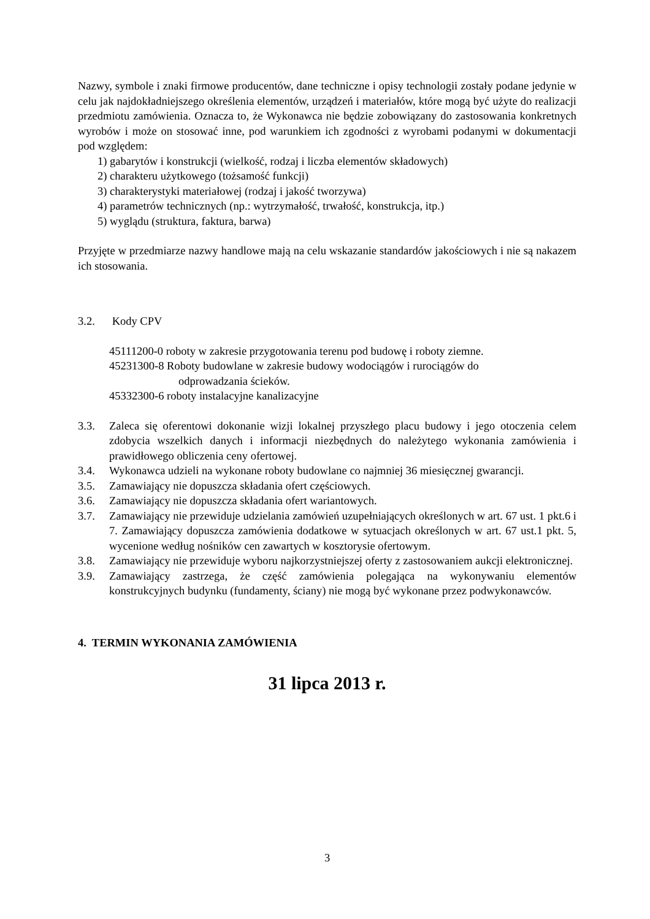Nazwy, symbole i znaki firmowe producentów, dane techniczne i opisy technologii zostały podane jedynie w celu jak najdokładniejszego określenia elementów, urządzeń i materiałów, które mogą być użyte do realizacji przedmiotu zamówienia. Oznacza to, że Wykonawca nie będzie zobowiązany do zastosowania konkretnych wyrobów i może on stosować inne, pod warunkiem ich zgodności z wyrobami podanymi w dokumentacji pod względem:
1) gabarytów i konstrukcji (wielkość, rodzaj i liczba elementów składowych)
2) charakteru użytkowego (tożsamość funkcji)
3) charakterystyki materiałowej (rodzaj i jakość tworzywa)
4) parametrów technicznych (np.: wytrzymałość, trwałość, konstrukcja, itp.)
5) wyglądu (struktura, faktura, barwa)
Przyjęte w przedmiarze nazwy handlowe mają na celu wskazanie standardów jakościowych i nie są nakazem ich stosowania.
3.2. Kody CPV
45111200-0 roboty w zakresie przygotowania terenu pod budowę i roboty ziemne.
45231300-8 Roboty budowlane w zakresie budowy wodociągów i rurociągów do
odprowadzania ścieków.
45332300-6 roboty instalacyjne kanalizacyjne
3.3. Zaleca się oferentowi dokonanie wizji lokalnej przyszłego placu budowy i jego otoczenia celem zdobycia wszelkich danych i informacji niezbędnych do należytego wykonania zamówienia i prawidłowego obliczenia ceny ofertowej.
3.4. Wykonawca udzieli na wykonane roboty budowlane co najmniej 36 miesięcznej gwarancji.
3.5. Zamawiający nie dopuszcza składania ofert częściowych.
3.6. Zamawiający nie dopuszcza składania ofert wariantowych.
3.7. Zamawiający nie przewiduje udzielania zamówień uzupełniających określonych w art. 67 ust. 1 pkt.6 i 7. Zamawiający dopuszcza zamówienia dodatkowe w sytuacjach określonych w art. 67 ust.1 pkt. 5, wycenione według nośników cen zawartych w kosztorysie ofertowym.
3.8. Zamawiający nie przewiduje wyboru najkorzystniejszej oferty z zastosowaniem aukcji elektronicznej.
3.9. Zamawiający zastrzega, że część zamówienia polegająca na wykonywaniu elementów konstrukcyjnych budynku (fundamenty, ściany) nie mogą być wykonane przez podwykonawców.
4. TERMIN WYKONANIA ZAMÓWIENIA
31 lipca 2013 r.
3